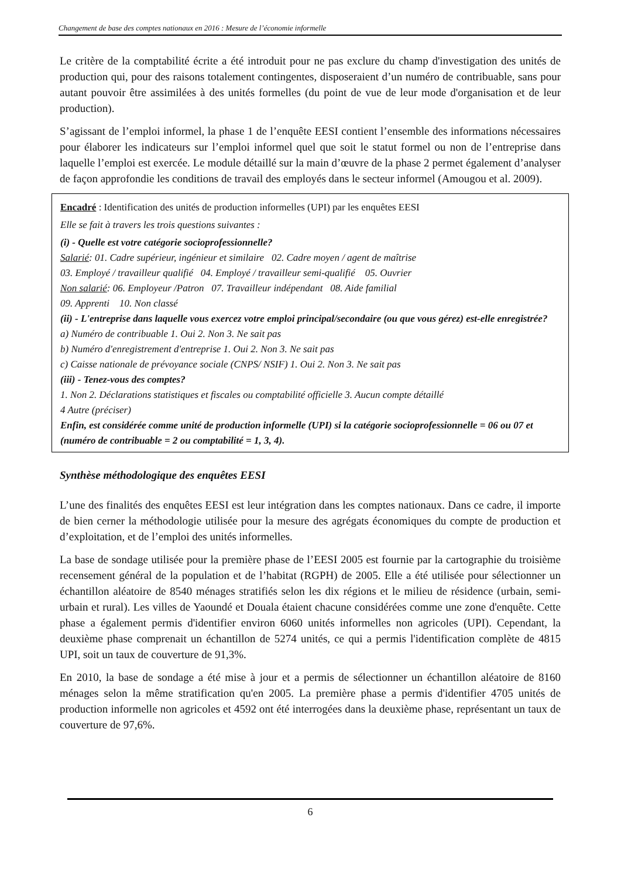Changement de base des comptes nationaux en 2016 : Mesure de l’économie informelle
Le critère de la comptabilité écrite a été introduit pour ne pas exclure du champ d'investigation des unités de production qui, pour des raisons totalement contingentes, disposeraient d’un numéro de contribuable, sans pour autant pouvoir être assimilées à des unités formelles (du point de vue de leur mode d'organisation et de leur production).
S’agissant de l’emploi informel, la phase 1 de l’enquête EESI contient l’ensemble des informations nécessaires pour élaborer les indicateurs sur l’emploi informel quel que soit le statut formel ou non de l’entreprise dans laquelle l’emploi est exercée. Le module détaillé sur la main d’œuvre de la phase 2 permet également d’analyser de façon approfondie les conditions de travail des employés dans le secteur informel (Amougou et al. 2009).
Encadré : Identification des unités de production informelles (UPI) par les enquêtes EESI
Elle se fait à travers les trois questions suivantes :
(i) - Quelle est votre catégorie socioprofessionnelle?
Salarié: 01. Cadre supérieur, ingénieur et similaire 02. Cadre moyen / agent de maîtrise
03. Employé / travailleur qualifié 04. Employé / travailleur semi-qualifié 05. Ouvrier
Non salarié: 06. Employeur /Patron 07. Travailleur indépendant 08. Aide familial
09. Apprenti 10. Non classé
(ii) - L'entreprise dans laquelle vous exercez votre emploi principal/secondaire (ou que vous gérez) est-elle enregistrée?
a) Numéro de contribuable 1. Oui 2. Non 3. Ne sait pas
b) Numéro d'enregistrement d'entreprise 1. Oui 2. Non 3. Ne sait pas
c) Caisse nationale de prévoyance sociale (CNPS/ NSIF) 1. Oui 2. Non 3. Ne sait pas
(iii) - Tenez-vous des comptes?
1. Non 2. Déclarations statistiques et fiscales ou comptabilité officielle 3. Aucun compte détaillé
4 Autre (préciser)
Enfin, est considérée comme unité de production informelle (UPI) si la catégorie socioprofessionnelle = 06 ou 07 et (numéro de contribuable = 2 ou comptabilité = 1, 3, 4).
Synthèse méthodologique des enquêtes EESI
L’une des finalités des enquêtes EESI est leur intégration dans les comptes nationaux. Dans ce cadre, il importe de bien cerner la méthodologie utilisée pour la mesure des agrégats économiques du compte de production et d’exploitation, et de l’emploi des unités informelles.
La base de sondage utilisée pour la première phase de l’EESI 2005 est fournie par la cartographie du troisième recensement général de la population et de l’habitat (RGPH) de 2005. Elle a été utilisée pour sélectionner un échantillon aléatoire de 8540 ménages stratifiés selon les dix régions et le milieu de résidence (urbain, semi-urbain et rural). Les villes de Yaoundé et Douala étaient chacune considérées comme une zone d'enquête. Cette phase a également permis d'identifier environ 6060 unités informelles non agricoles (UPI). Cependant, la deuxième phase comprenait un échantillon de 5274 unités, ce qui a permis l'identification complète de 4815 UPI, soit un taux de couverture de 91,3%.
En 2010, la base de sondage a été mise à jour et a permis de sélectionner un échantillon aléatoire de 8160 ménages selon la même stratification qu'en 2005. La première phase a permis d'identifier 4705 unités de production informelle non agricoles et 4592 ont été interrogées dans la deuxième phase, représentant un taux de couverture de 97,6%.
6